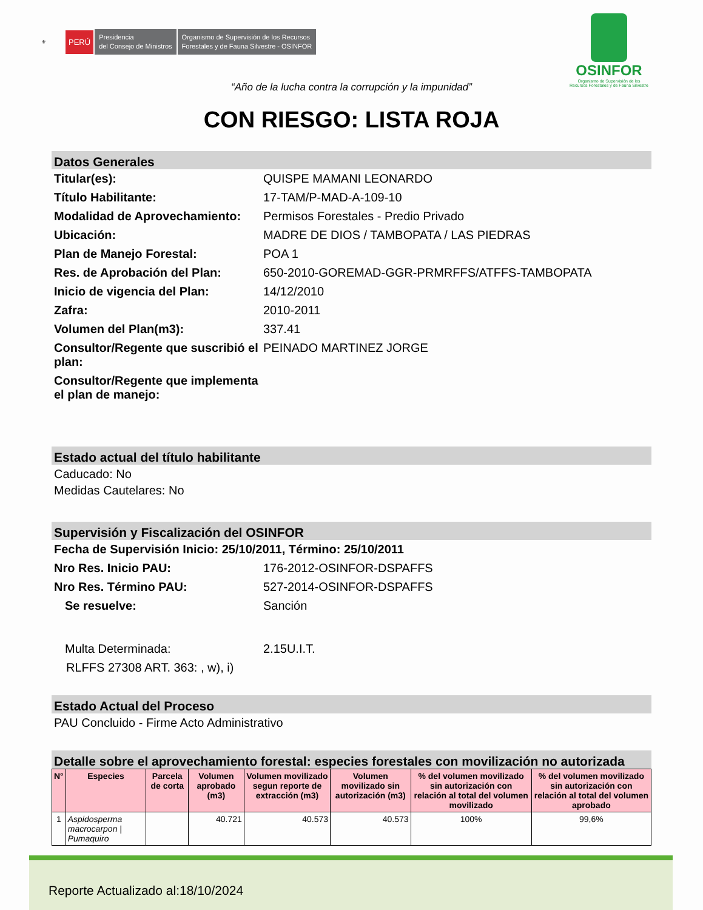⚜ PERÚ Presidencia
del Consejo de Ministros Organismo de Supervisión de los Recursos
Forestales y de Fauna Silvestre - OSINFOR
OSINFOR
Organismo de Supervisión de los
Recursos Forestales y de Fauna Silvestre
“Año de la lucha contra la corrupción y la impunidad”
CON RIESGO: LISTA ROJA
Datos Generales
Titular(es): QUISPE MAMANI LEONARDO
Título Habilitante: 17-TAM/P-MAD-A-109-10
Modalidad de Aprovechamiento: Permisos Forestales - Predio Privado
Ubicación: MADRE DE DIOS / TAMBOPATA / LAS PIEDRAS
Plan de Manejo Forestal: POA 1
Res. de Aprobación del Plan: 650-2010-GOREMAD-GGR-PRMRFFS/ATFFS-TAMBOPATA
Inicio de vigencia del Plan: 14/12/2010
Zafra: 2010-2011
Volumen del Plan(m3): 337.41
Consultor/Regente que suscribió el plan: PEINADO MARTINEZ JORGE
Consultor/Regente que implementa el plan de manejo:
Estado actual del título habilitante
Caducado: No
Medidas Cautelares: No
Supervisión y Fiscalización del OSINFOR
Fecha de Supervisión Inicio: 25/10/2011, Término: 25/10/2011
Nro Res. Inicio PAU: 176-2012-OSINFOR-DSPAFFS
Nro Res. Término PAU: 527-2014-OSINFOR-DSPAFFS
Se resuelve: Sanción
Multa Determinada: 2.15U.I.T.
RLFFS 27308 ART. 363: , w), i)
Estado Actual del Proceso
PAU Concluido - Firme Acto Administrativo
Detalle sobre el aprovechamiento forestal: especies forestales con movilización no autorizada
| N° | Especies | Parcela de corta | Volumen aprobado (m3) | Volumen movilizado segun reporte de extracción (m3) | Volumen movilizado sin autorización (m3) | % del volumen movilizado sin autorización con relación al total del volumen movilizado | % del volumen movilizado sin autorización con relación al total del volumen aprobado |
| --- | --- | --- | --- | --- | --- | --- | --- |
| 1 | Aspidosperma macrocarpon / Pumaquiro | | 40.721 | 40.573 | 40.573 | 100% | 99,6% |
Reporte Actualizado al:18/10/2024